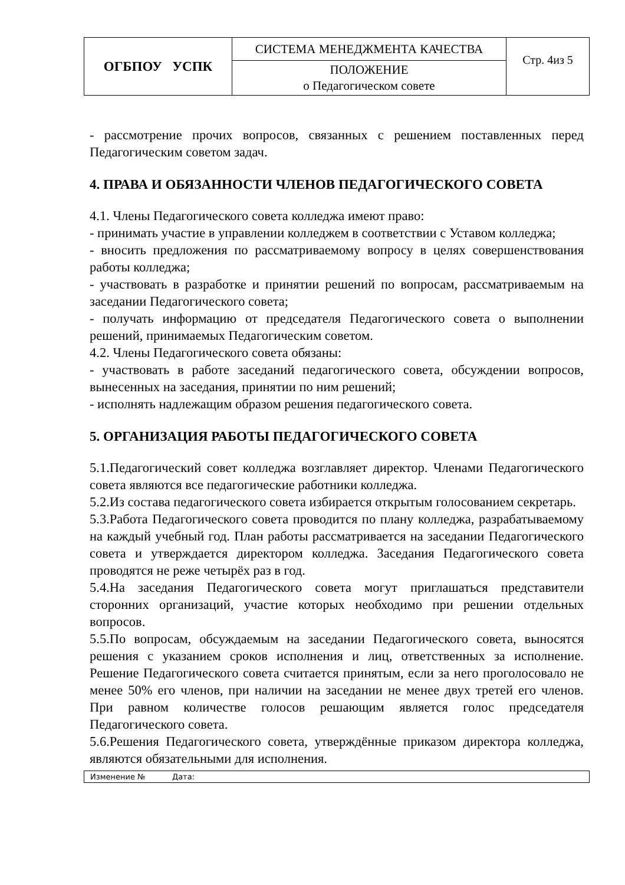| ОГБПОУ УСПК | СИСТЕМА МЕНЕДЖМЕНТА КАЧЕСТВА | Стр. 4из 5 |
| | ПОЛОЖЕНИЕ о Педагогическом совете | |
- рассмотрение прочих вопросов, связанных с решением поставленных перед Педагогическим советом задач.
4. ПРАВА И ОБЯЗАННОСТИ ЧЛЕНОВ ПЕДАГОГИЧЕСКОГО СОВЕТА
4.1. Члены Педагогического совета колледжа имеют право:
- принимать участие в управлении колледжем в соответствии с Уставом колледжа;
- вносить предложения по рассматриваемому вопросу в целях совершенствования работы колледжа;
- участвовать в разработке и принятии решений по вопросам, рассматриваемым на заседании Педагогического совета;
- получать информацию от председателя Педагогического совета о выполнении решений, принимаемых Педагогическим советом.
4.2. Члены Педагогического совета обязаны:
- участвовать в работе заседаний педагогического совета, обсуждении вопросов, вынесенных на заседания, принятии по ним решений;
- исполнять надлежащим образом решения педагогического совета.
5. ОРГАНИЗАЦИЯ РАБОТЫ ПЕДАГОГИЧЕСКОГО СОВЕТА
5.1.Педагогический совет колледжа возглавляет директор. Членами Педагогического совета являются все педагогические работники колледжа.
5.2.Из состава педагогического совета избирается открытым голосованием секретарь.
5.3.Работа Педагогического совета проводится по плану колледжа, разрабатываемому на каждый учебный год. План работы рассматривается на заседании Педагогического совета и утверждается директором колледжа. Заседания Педагогического совета проводятся не реже четырёх раз в год.
5.4.На заседания Педагогического совета могут приглашаться представители сторонних организаций, участие которых необходимо при решении отдельных вопросов.
5.5.По вопросам, обсуждаемым на заседании Педагогического совета, выносятся решения с указанием сроков исполнения и лиц, ответственных за исполнение. Решение Педагогического совета считается принятым, если за него проголосовало не менее 50% его членов, при наличии на заседании не менее двух третей его членов. При равном количестве голосов решающим является голос председателя Педагогического совета.
5.6.Решения Педагогического совета, утверждённые приказом директора колледжа, являются обязательными для исполнения.
Изменение № Дата: